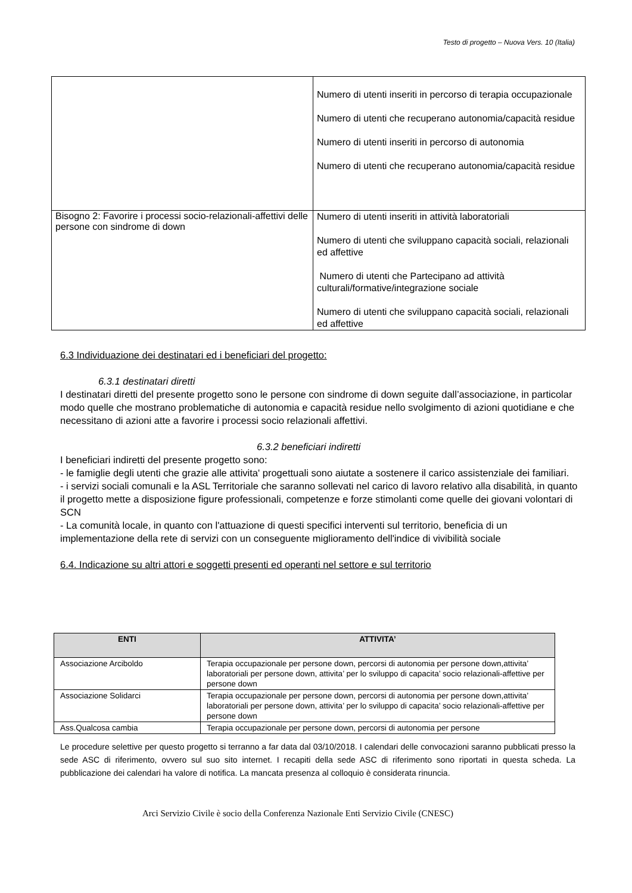Testo di progetto – Nuova Vers. 10 (Italia)
| | Numero di utenti inseriti in percorso di terapia occupazionale Numero di utenti che recuperano autonomia/capacità residue Numero di utenti inseriti in percorso di autonomia Numero di utenti che recuperano autonomia/capacità residue |
| Bisogno 2: Favorire i processi socio-relazionali-affettivi delle persone con sindrome di down | Numero di utenti inseriti in attività laboratoriali Numero di utenti che sviluppano capacità sociali, relazionali ed affettive Numero di utenti che Partecipano ad attività culturali/formative/integrazione sociale Numero di utenti che sviluppano capacità sociali, relazionali ed affettive |
6.3 Individuazione dei destinatari ed i beneficiari del progetto:
6.3.1 destinatari diretti
I destinatari diretti del presente progetto sono le persone con sindrome di down seguite dall’associazione, in particolar modo quelle che mostrano problematiche di autonomia e capacità residue nello svolgimento di azioni quotidiane e che necessitano di azioni atte a favorire i processi socio relazionali affettivi.
6.3.2 beneficiari indiretti
I beneficiari indiretti del presente progetto sono:
- le famiglie degli utenti che grazie alle attivita' progettuali sono aiutate a sostenere il carico assistenziale dei familiari.
- i servizi sociali comunali e la ASL Territoriale che saranno sollevati nel carico di lavoro relativo alla disabilità, in quanto il progetto mette a disposizione figure professionali, competenze e forze stimolanti come quelle dei giovani volontari di SCN
- La comunità locale, in quanto con l'attuazione di questi specifici interventi sul territorio, beneficia di un implementazione della rete di servizi con un conseguente miglioramento dell'indice di vivibilità sociale
6.4. Indicazione su altri attori e soggetti presenti ed operanti nel settore e sul territorio
| ENTI | ATTIVITA’ |
| --- | --- |
| Associazione Arciboldo | Terapia occupazionale per persone down, percorsi di autonomia per persone down,attivita’ laboratoriali per persone down, attivita’ per lo sviluppo di capacita’ socio relazionali-affettive per persone down |
| Associazione Solidarci | Terapia occupazionale per persone down, percorsi di autonomia per persone down,attivita’ laboratoriali per persone down, attivita’ per lo sviluppo di capacita’ socio relazionali-affettive per persone down |
| Ass.Qualcosa cambia | Terapia occupazionale per persone down, percorsi di autonomia per persone |
Le procedure selettive per questo progetto si terranno a far data dal 03/10/2018. I calendari delle convocazioni saranno pubblicati presso la sede ASC di riferimento, ovvero sul suo sito internet. I recapiti della sede ASC di riferimento sono riportati in questa scheda. La pubblicazione dei calendari ha valore di notifica. La mancata presenza al colloquio è considerata rinuncia.
Arci Servizio Civile è socio della Conferenza Nazionale Enti Servizio Civile (CNESC)